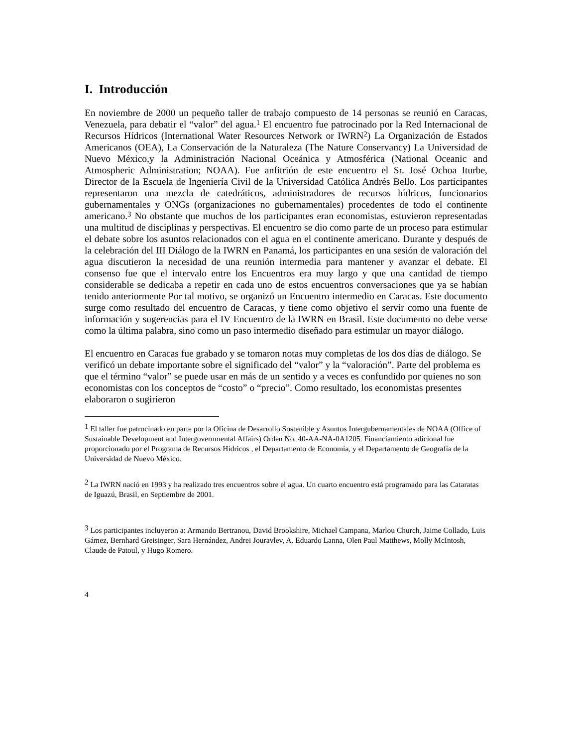I. Introducción
En noviembre de 2000 un pequeño taller de trabajo compuesto de 14 personas se reunió en Caracas, Venezuela, para debatir el “valor” del agua.<sup>1</sup> El encuentro fue patrocinado por la Red Internacional de Recursos Hídricos (International Water Resources Network or IWRN<sup>2</sup>) La Organización de Estados Americanos (OEA), La Conservación de la Naturaleza (The Nature Conservancy) La Universidad de Nuevo México,y la Administración Nacional Oceánica y Atmosférica (National Oceanic and Atmospheric Administration; NOAA). Fue anfitrión de este encuentro el Sr. José Ochoa Iturbe, Director de la Escuela de Ingeniería Civil de la Universidad Católica Andrés Bello. Los participantes representaron una mezcla de catedráticos, administradores de recursos hídricos, funcionarios gubernamentales y ONGs (organizaciones no gubernamentales) procedentes de todo el continente americano.<sup>3</sup> No obstante que muchos de los participantes eran economistas, estuvieron representadas una multitud de disciplinas y perspectivas. El encuentro se dio como parte de un proceso para estimular el debate sobre los asuntos relacionados con el agua en el continente americano. Durante y después de la celebración del III Diálogo de la IWRN en Panamá, los participantes en una sesión de valoración del agua discutieron la necesidad de una reunión intermedia para mantener y avanzar el debate. El consenso fue que el intervalo entre los Encuentros era muy largo y que una cantidad de tiempo considerable se dedicaba a repetir en cada uno de estos encuentros conversaciones que ya se habían tenido anteriormente Por tal motivo, se organizó un Encuentro intermedio en Caracas. Este documento surge como resultado del encuentro de Caracas, y tiene como objetivo el servir como una fuente de información y sugerencias para el IV Encuentro de la IWRN en Brasil. Este documento no debe verse como la última palabra, sino como un paso intermedio diseñado para estimular un mayor diálogo.
El encuentro en Caracas fue grabado y se tomaron notas muy completas de los dos días de diálogo. Se verificó un debate importante sobre el significado del “valor” y la “valoración”. Parte del problema es que el término “valor” se puede usar en más de un sentido y a veces es confundido por quienes no son economistas con los conceptos de “costo” o “precio”. Como resultado, los economistas presentes elaboraron o sugirieron
<sup>1</sup> El taller fue patrocinado en parte por la Oficina de Desarrollo Sostenible y Asuntos Intergubernamentales de NOAA (Office of Sustainable Development and Intergovernmental Affairs) Orden No. 40-AA-NA-0A1205. Financiamiento adicional fue proporcionado por el Programa de Recursos Hídricos , el Departamento de Economía, y el Departamento de Geografía de la Universidad de Nuevo México.
<sup>2</sup> La IWRN nació en 1993 y ha realizado tres encuentros sobre el agua. Un cuarto encuentro está programado para las Cataratas de Iguazú, Brasil, en Septiembre de 2001.
<sup>3</sup> Los participantes incluyeron a: Armando Bertranou, David Brookshire, Michael Campana, Marlou Church, Jaime Collado, Luis Gámez, Bernhard Greisinger, Sara Hernández, Andrei Jouravlev, A. Eduardo Lanna, Olen Paul Matthews, Molly McIntosh, Claude de Patoul, y Hugo Romero.
4